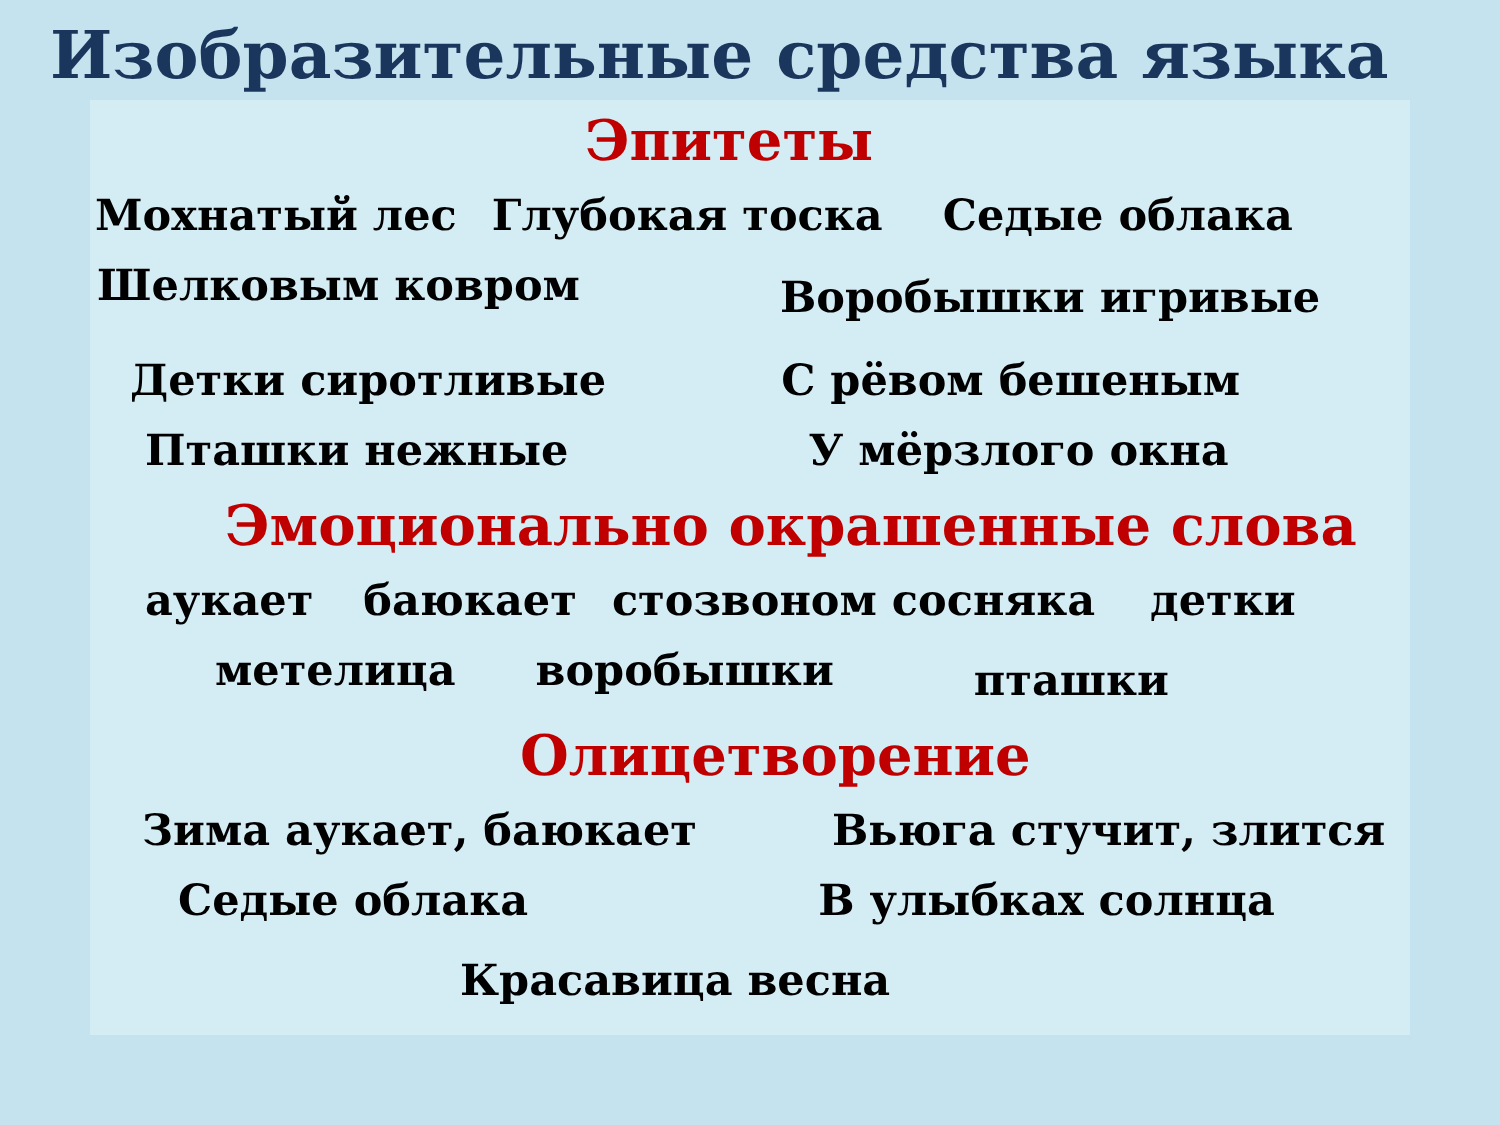Изобразительные средства языка
Эпитеты
Мохнатый лес Глубокая тоска Седые облака
Шелковым ковром Воробышки игривые
Детки сиротливые С рёвом бешеным
Пташки нежные У мёрзлого окна
Эмоционально окрашенные слова
аукает баюкает стозвоном сосняка детки
метелица воробышки пташки
Олицетворение
Зима аукает, баюкает Вьюга стучит, злится
Седые облака В улыбках солнца
Красавица весна